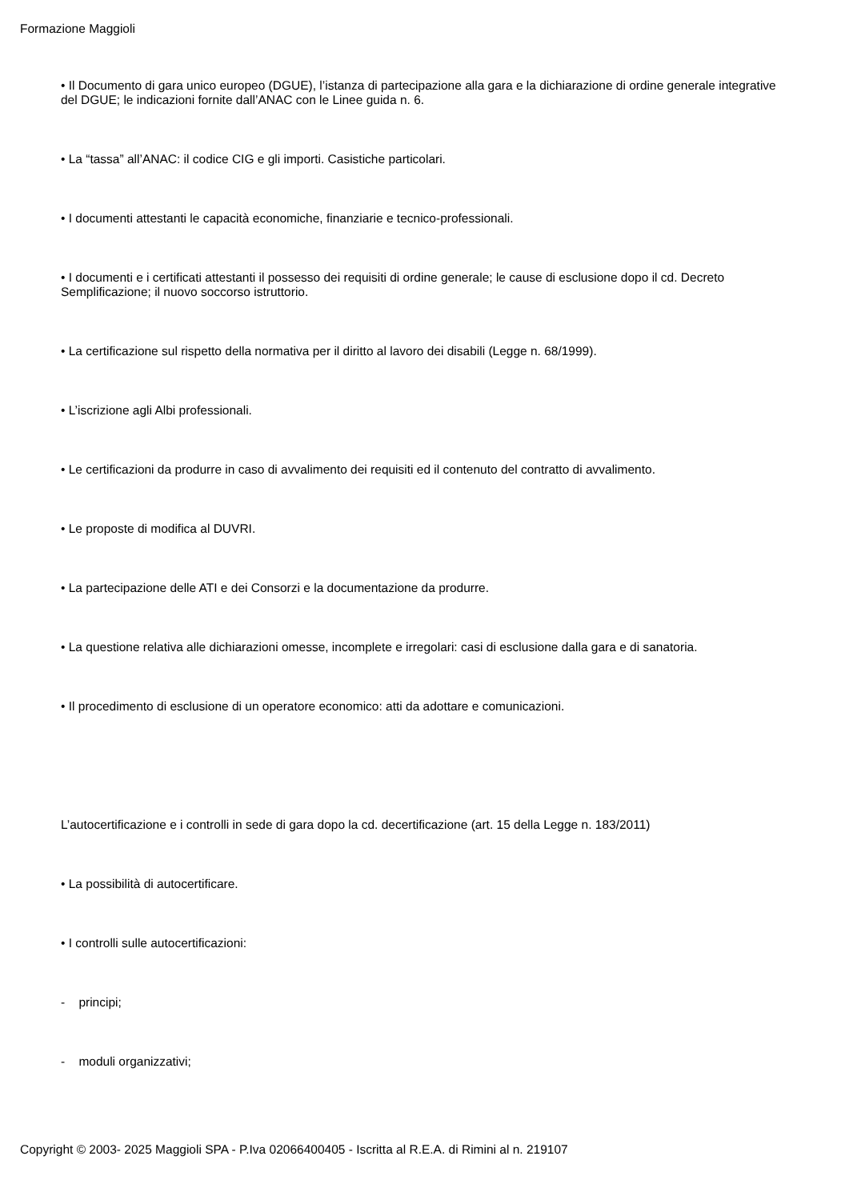Formazione Maggioli
• Il Documento di gara unico europeo (DGUE), l’istanza di partecipazione alla gara e la dichiarazione di ordine generale integrative del DGUE; le indicazioni fornite dall’ANAC con le Linee guida n. 6.
• La “tassa” all’ANAC: il codice CIG e gli importi. Casistiche particolari.
• I documenti attestanti le capacità economiche, finanziarie e tecnico-professionali.
• I documenti e i certificati attestanti il possesso dei requisiti di ordine generale; le cause di esclusione dopo il cd. Decreto Semplificazione; il nuovo soccorso istruttorio.
• La certificazione sul rispetto della normativa per il diritto al lavoro dei disabili (Legge n. 68/1999).
• L’iscrizione agli Albi professionali.
• Le certificazioni da produrre in caso di avvalimento dei requisiti ed il contenuto del contratto di avvalimento.
• Le proposte di modifica al DUVRI.
• La partecipazione delle ATI e dei Consorzi e la documentazione da produrre.
• La questione relativa alle dichiarazioni omesse, incomplete e irregolari: casi di esclusione dalla gara e di sanatoria.
• Il procedimento di esclusione di un operatore economico: atti da adottare e comunicazioni.
L’autocertificazione e i controlli in sede di gara dopo la cd. decertificazione (art. 15 della Legge n. 183/2011)
• La possibilità di autocertificare.
• I controlli sulle autocertificazioni:
- principi;
- moduli organizzativi;
Copyright © 2003- 2025 Maggioli SPA - P.Iva 02066400405 - Iscritta al R.E.A. di Rimini al n. 219107